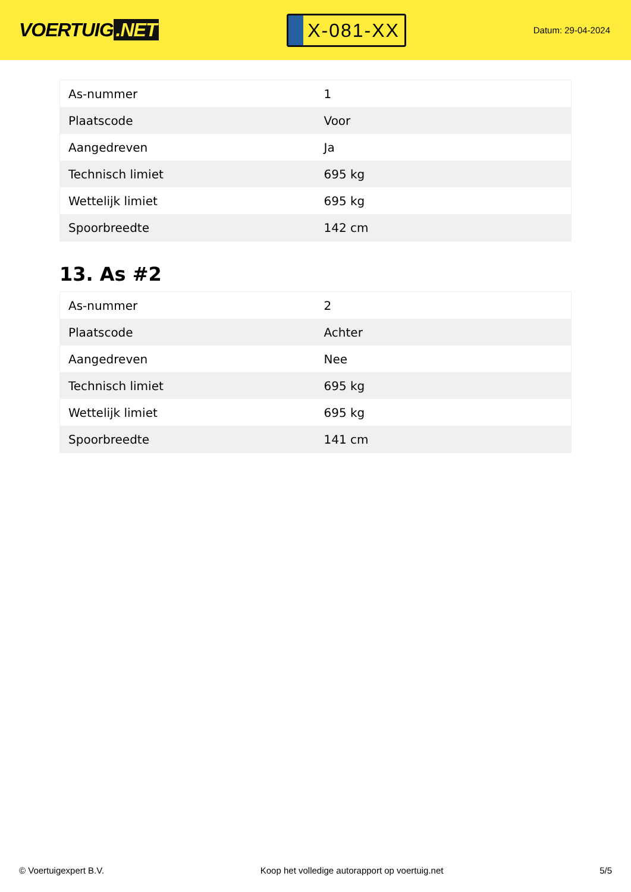VOERTUIG.NET
X-081-XX
Datum: 29-04-2024
| As-nummer | 1 |
| Plaatscode | Voor |
| Aangedreven | Ja |
| Technisch limiet | 695 kg |
| Wettelijk limiet | 695 kg |
| Spoorbreedte | 142 cm |
13. As #2
| As-nummer | 2 |
| Plaatscode | Achter |
| Aangedreven | Nee |
| Technisch limiet | 695 kg |
| Wettelijk limiet | 695 kg |
| Spoorbreedte | 141 cm |
© Voertuigexpert B.V. Koop het volledige autorapport op voertuig.net 5/5